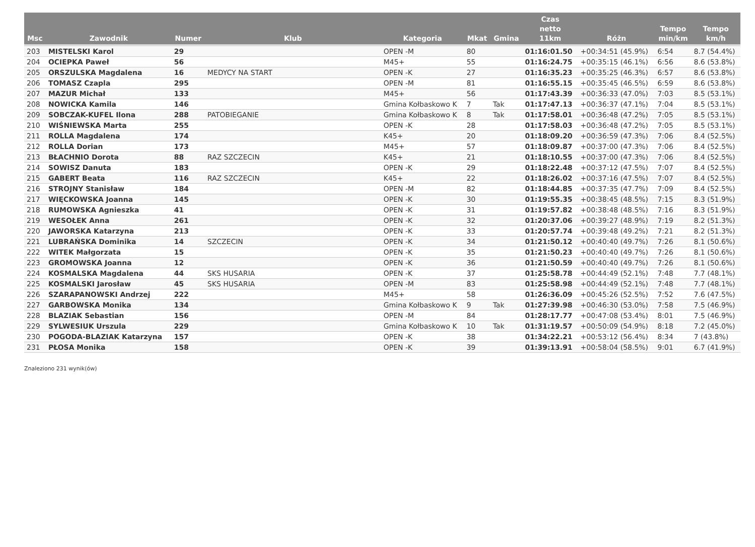| Msc | Zawodnik | Numer | Klub | Kategoria | Mkat | Gmina | Czas netto 11km | Różn | Tempo min/km | Tempo km/h |
| --- | --- | --- | --- | --- | --- | --- | --- | --- | --- | --- |
| 203 | MISTELSKI Karol | 29 | | OPEN -M | 80 | | 01:16:01.50 | +00:34:51 (45.9%) | 6:54 | 8.7 (54.4%) |
| 204 | OCIEPKA Paweł | 56 | | M45+ | 55 | | 01:16:24.75 | +00:35:15 (46.1%) | 6:56 | 8.6 (53.8%) |
| 205 | ORSZULSKA Magdalena | 16 | MEDYCY NA START | OPEN -K | 27 | | 01:16:35.23 | +00:35:25 (46.3%) | 6:57 | 8.6 (53.8%) |
| 206 | TOMASZ Czapla | 295 | | OPEN -M | 81 | | 01:16:55.15 | +00:35:45 (46.5%) | 6:59 | 8.6 (53.8%) |
| 207 | MAZUR Michał | 133 | | M45+ | 56 | | 01:17:43.39 | +00:36:33 (47.0%) | 7:03 | 8.5 (53.1%) |
| 208 | NOWICKA Kamila | 146 | | Gmina Kołbaskowo K | 7 | Tak | 01:17:47.13 | +00:36:37 (47.1%) | 7:04 | 8.5 (53.1%) |
| 209 | SOBCZAK-KUFEL Ilona | 288 | PATOBIEGANIE | Gmina Kołbaskowo K | 8 | Tak | 01:17:58.01 | +00:36:48 (47.2%) | 7:05 | 8.5 (53.1%) |
| 210 | WIŚNIEWSKA Marta | 255 | | OPEN -K | 28 | | 01:17:58.03 | +00:36:48 (47.2%) | 7:05 | 8.5 (53.1%) |
| 211 | ROLLA Magdalena | 174 | | K45+ | 20 | | 01:18:09.20 | +00:36:59 (47.3%) | 7:06 | 8.4 (52.5%) |
| 212 | ROLLA Dorian | 173 | | M45+ | 57 | | 01:18:09.87 | +00:37:00 (47.3%) | 7:06 | 8.4 (52.5%) |
| 213 | BŁACHNIO Dorota | 88 | RAZ SZCZECIN | K45+ | 21 | | 01:18:10.55 | +00:37:00 (47.3%) | 7:06 | 8.4 (52.5%) |
| 214 | SOWISZ Danuta | 183 | | OPEN -K | 29 | | 01:18:22.48 | +00:37:12 (47.5%) | 7:07 | 8.4 (52.5%) |
| 215 | GABERT Beata | 116 | RAZ SZCZECIN | K45+ | 22 | | 01:18:26.02 | +00:37:16 (47.5%) | 7:07 | 8.4 (52.5%) |
| 216 | STROJNY Stanisław | 184 | | OPEN -M | 82 | | 01:18:44.85 | +00:37:35 (47.7%) | 7:09 | 8.4 (52.5%) |
| 217 | WIĘCKOWSKA Joanna | 145 | | OPEN -K | 30 | | 01:19:55.35 | +00:38:45 (48.5%) | 7:15 | 8.3 (51.9%) |
| 218 | RUMOWSKA Agnieszka | 41 | | OPEN -K | 31 | | 01:19:57.82 | +00:38:48 (48.5%) | 7:16 | 8.3 (51.9%) |
| 219 | WESOŁEK Anna | 261 | | OPEN -K | 32 | | 01:20:37.06 | +00:39:27 (48.9%) | 7:19 | 8.2 (51.3%) |
| 220 | JAWORSKA Katarzyna | 213 | | OPEN -K | 33 | | 01:20:57.74 | +00:39:48 (49.2%) | 7:21 | 8.2 (51.3%) |
| 221 | LUBRAŃSKA Dominika | 14 | SZCZECIN | OPEN -K | 34 | | 01:21:50.12 | +00:40:40 (49.7%) | 7:26 | 8.1 (50.6%) |
| 222 | WITEK Małgorzata | 15 | | OPEN -K | 35 | | 01:21:50.23 | +00:40:40 (49.7%) | 7:26 | 8.1 (50.6%) |
| 223 | GROMOWSKA Joanna | 12 | | OPEN -K | 36 | | 01:21:50.59 | +00:40:40 (49.7%) | 7:26 | 8.1 (50.6%) |
| 224 | KOSMALSKA Magdalena | 44 | SKS HUSARIA | OPEN -K | 37 | | 01:25:58.78 | +00:44:49 (52.1%) | 7:48 | 7.7 (48.1%) |
| 225 | KOSMALSKI Jarosław | 45 | SKS HUSARIA | OPEN -M | 83 | | 01:25:58.98 | +00:44:49 (52.1%) | 7:48 | 7.7 (48.1%) |
| 226 | SZARAPANOWSKI Andrzej | 222 | | M45+ | 58 | | 01:26:36.09 | +00:45:26 (52.5%) | 7:52 | 7.6 (47.5%) |
| 227 | GARBOWSKA Monika | 134 | | Gmina Kołbaskowo K | 9 | Tak | 01:27:39.98 | +00:46:30 (53.0%) | 7:58 | 7.5 (46.9%) |
| 228 | BLAZIAK Sebastian | 156 | | OPEN -M | 84 | | 01:28:17.77 | +00:47:08 (53.4%) | 8:01 | 7.5 (46.9%) |
| 229 | SYLWESIUK Urszula | 229 | | Gmina Kołbaskowo K | 10 | Tak | 01:31:19.57 | +00:50:09 (54.9%) | 8:18 | 7.2 (45.0%) |
| 230 | POGODA-BLAZIAK Katarzyna | 157 | | OPEN -K | 38 | | 01:34:22.21 | +00:53:12 (56.4%) | 8:34 | 7 (43.8%) |
| 231 | PŁOSA Monika | 158 | | OPEN -K | 39 | | 01:39:13.91 | +00:58:04 (58.5%) | 9:01 | 6.7 (41.9%) |
Znaleziono 231 wynik(ów)